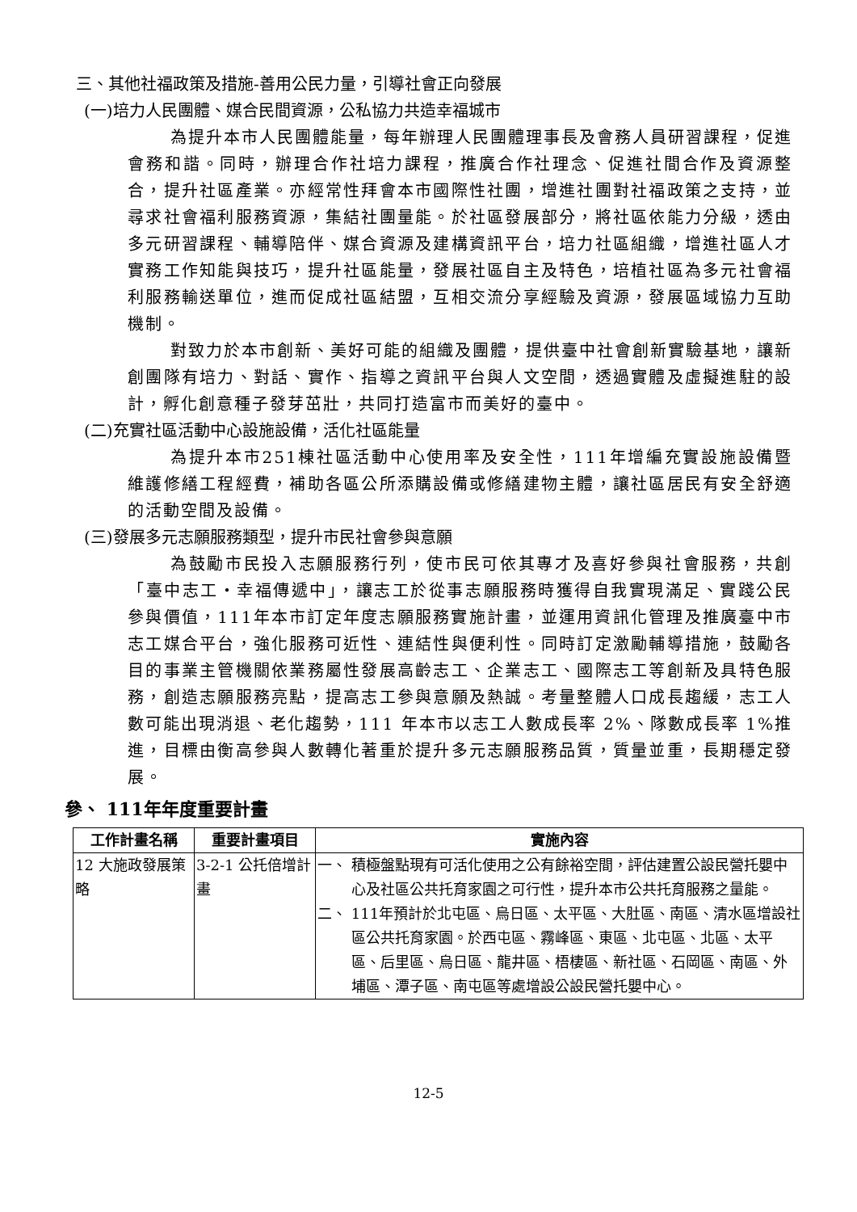三、其他社福政策及措施-善用公民力量，引導社會正向發展
(一)培力人民團體、媒合民間資源，公私協力共造幸福城市
為提升本市人民團體能量，每年辦理人民團體理事長及會務人員研習課程，促進會務和諧。同時，辦理合作社培力課程，推廣合作社理念、促進社間合作及資源整合，提升社區產業。亦經常性拜會本市國際性社團，增進社團對社福政策之支持，並尋求社會福利服務資源，集結社團量能。於社區發展部分，將社區依能力分級，透由多元研習課程、輔導陪伴、媒合資源及建構資訊平台，培力社區組織，增進社區人才實務工作知能與技巧，提升社區能量，發展社區自主及特色，培植社區為多元社會福利服務輸送單位，進而促成社區結盟，互相交流分享經驗及資源，發展區域協力互助機制。
對致力於本市創新、美好可能的組織及團體，提供臺中社會創新實驗基地，讓新創團隊有培力、對話、實作、指導之資訊平台與人文空間，透過實體及虛擬進駐的設計，孵化創意種子發芽茁壯，共同打造富市而美好的臺中。
(二)充實社區活動中心設施設備，活化社區能量
為提升本市251棟社區活動中心使用率及安全性，111年增編充實設施設備暨維護修繕工程經費，補助各區公所添購設備或修繕建物主體，讓社區居民有安全舒適的活動空間及設備。
(三)發展多元志願服務類型，提升市民社會參與意願
為鼓勵市民投入志願服務行列，使市民可依其專才及喜好參與社會服務，共創「臺中志工‧幸福傳遞中」，讓志工於從事志願服務時獲得自我實現滿足、實踐公民參與價值，111年本市訂定年度志願服務實施計畫，並運用資訊化管理及推廣臺中市志工媒合平台，強化服務可近性、連結性與便利性。同時訂定激勵輔導措施，鼓勵各目的事業主管機關依業務屬性發展高齡志工、企業志工、國際志工等創新及具特色服務，創造志願服務亮點，提高志工參與意願及熱誠。考量整體人口成長趨緩，志工人數可能出現消退、老化趨勢，111 年本市以志工人數成長率 2%、隊數成長率 1%推進，目標由衡高參與人數轉化著重於提升多元志願服務品質，質量並重，長期穩定發展。
參、 111年年度重要計畫
| 工作計畫名稱 | 重要計畫項目 | 實施內容 |
| --- | --- | --- |
| 12 大施政發展策略 | 3-2-1 公托倍增計畫 | 一、 積極盤點現有可活化使用之公有餘裕空間，評估建置公設民營托嬰中心及社區公共托育家園之可行性，提升本市公共托育服務之量能。 二、 111年預計於北屯區、烏日區、太平區、大肚區、南區、清水區增設社區公共托育家園。於西屯區、霧峰區、東區、北屯區、北區、太平區、后里區、烏日區、龍井區、梧棲區、新社區、石岡區、南區、外埔區、潭子區、南屯區等處增設公設民營托嬰中心。 |
12-5